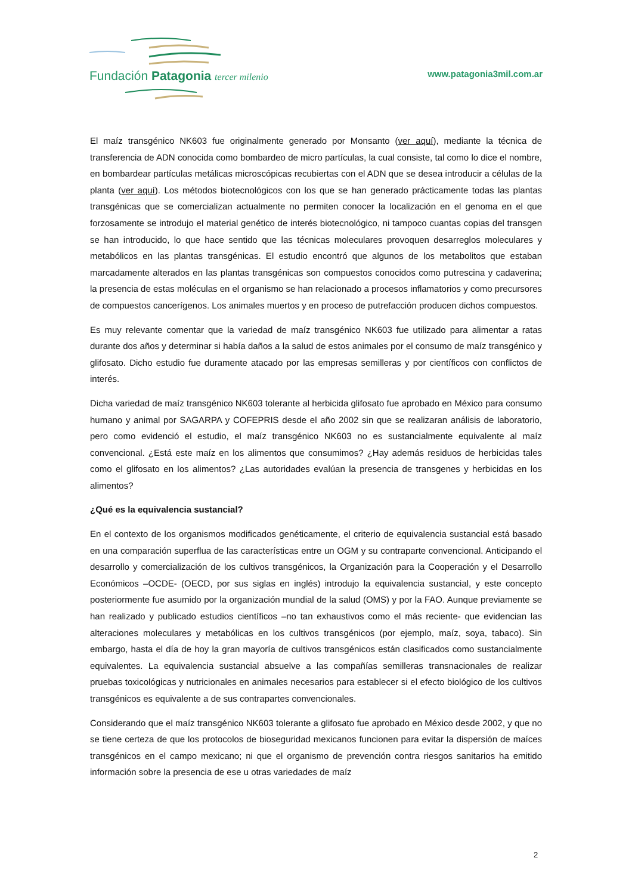Fundación Patagonia tercer milenio
www.patagonia3mil.com.ar
El maíz transgénico NK603 fue originalmente generado por Monsanto (ver aquí), mediante la técnica de transferencia de ADN conocida como bombardeo de micro partículas, la cual consiste, tal como lo dice el nombre, en bombardear partículas metálicas microscópicas recubiertas con el ADN que se desea introducir a células de la planta (ver aquí). Los métodos biotecnológicos con los que se han generado prácticamente todas las plantas transgénicas que se comercializan actualmente no permiten conocer la localización en el genoma en el que forzosamente se introdujo el material genético de interés biotecnológico, ni tampoco cuantas copias del transgen se han introducido, lo que hace sentido que las técnicas moleculares provoquen desarreglos moleculares y metabólicos en las plantas transgénicas. El estudio encontró que algunos de los metabolitos que estaban marcadamente alterados en las plantas transgénicas son compuestos conocidos como putrescina y cadaverina; la presencia de estas moléculas en el organismo se han relacionado a procesos inflamatorios y como precursores de compuestos cancerígenos. Los animales muertos y en proceso de putrefacción producen dichos compuestos.
Es muy relevante comentar que la variedad de maíz transgénico NK603 fue utilizado para alimentar a ratas durante dos años y determinar si había daños a la salud de estos animales por el consumo de maíz transgénico y glifosato. Dicho estudio fue duramente atacado por las empresas semilleras y por científicos con conflictos de interés.
Dicha variedad de maíz transgénico NK603 tolerante al herbicida glifosato fue aprobado en México para consumo humano y animal por SAGARPA y COFEPRIS desde el año 2002 sin que se realizaran análisis de laboratorio, pero como evidenció el estudio, el maíz transgénico NK603 no es sustancialmente equivalente al maíz convencional. ¿Está este maíz en los alimentos que consumimos? ¿Hay además residuos de herbicidas tales como el glifosato en los alimentos? ¿Las autoridades evalúan la presencia de transgenes y herbicidas en los alimentos?
¿Qué es la equivalencia sustancial?
En el contexto de los organismos modificados genéticamente, el criterio de equivalencia sustancial está basado en una comparación superflua de las características entre un OGM y su contraparte convencional. Anticipando el desarrollo y comercialización de los cultivos transgénicos, la Organización para la Cooperación y el Desarrollo Económicos –OCDE- (OECD, por sus siglas en inglés) introdujo la equivalencia sustancial, y este concepto posteriormente fue asumido por la organización mundial de la salud (OMS) y por la FAO. Aunque previamente se han realizado y publicado estudios científicos –no tan exhaustivos como el más reciente- que evidencian las alteraciones moleculares y metabólicas en los cultivos transgénicos (por ejemplo, maíz, soya, tabaco). Sin embargo, hasta el día de hoy la gran mayoría de cultivos transgénicos están clasificados como sustancialmente equivalentes. La equivalencia sustancial absuelve a las compañías semilleras transnacionales de realizar pruebas toxicológicas y nutricionales en animales necesarios para establecer si el efecto biológico de los cultivos transgénicos es equivalente a de sus contrapartes convencionales.
Considerando que el maíz transgénico NK603 tolerante a glifosato fue aprobado en México desde 2002, y que no se tiene certeza de que los protocolos de bioseguridad mexicanos funcionen para evitar la dispersión de maíces transgénicos en el campo mexicano; ni que el organismo de prevención contra riesgos sanitarios ha emitido información sobre la presencia de ese u otras variedades de maíz
2